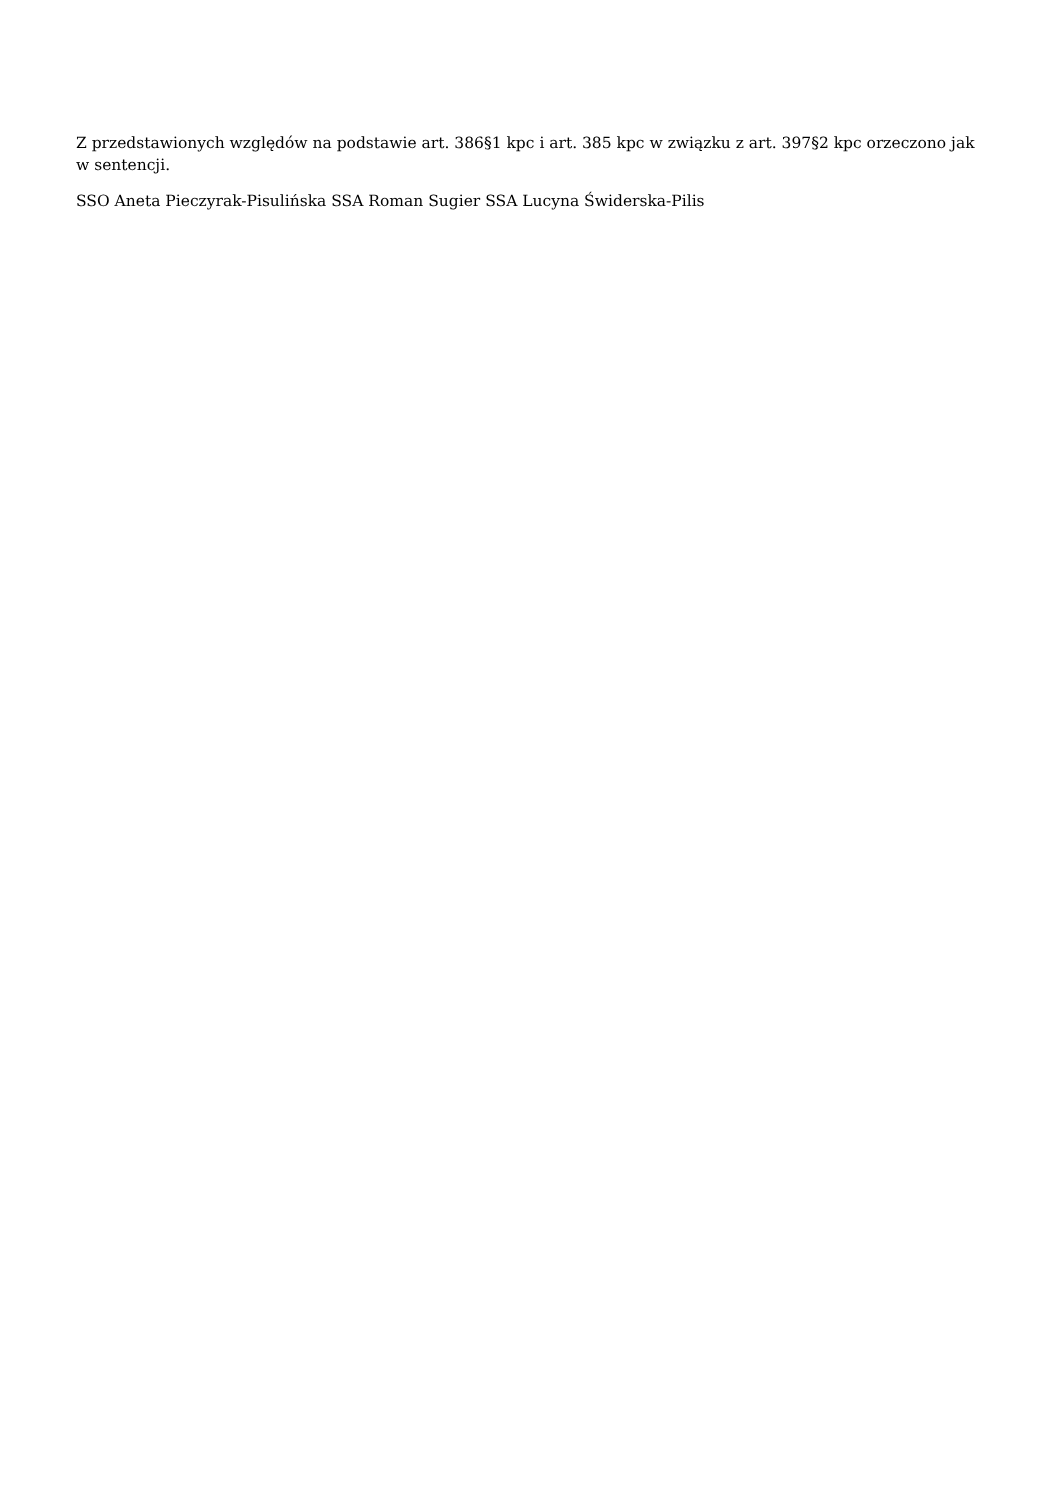Z przedstawionych względów na podstawie art. 386§1 kpc i art. 385 kpc w związku z art. 397§2 kpc orzeczono jak w sentencji.
SSO Aneta Pieczyrak-Pisulińska SSA Roman Sugier SSA Lucyna Świderska-Pilis